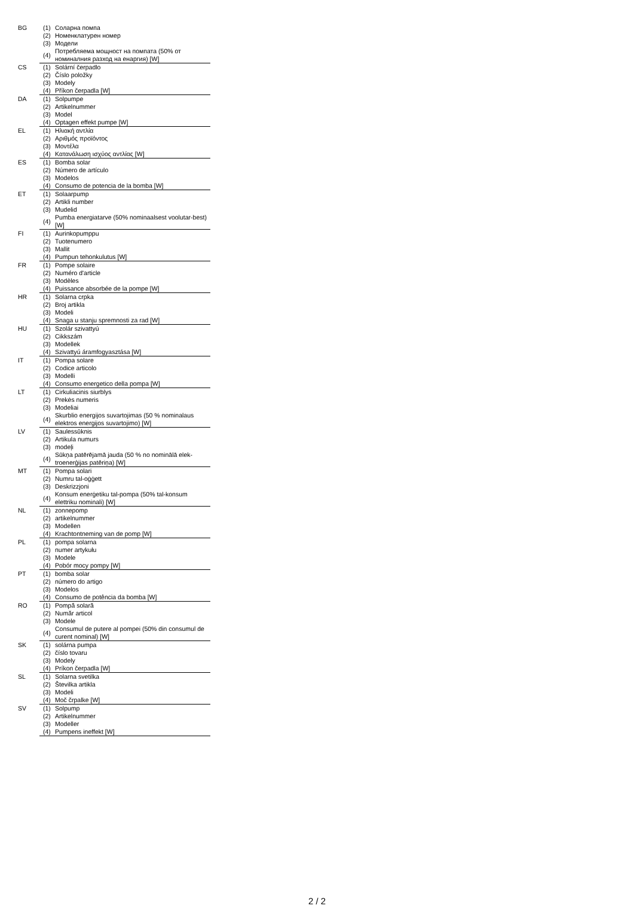| BG | (1) | Соларна помпа |
| | (2) | Номенклатурен номер |
| | (3) | Модели |
| | (4) | Потребляема мощност на помпата (50% от номиналния разход на енаргия) [W] |
| CS | (1) | Solární čerpadlo |
| | (2) | Číslo položky |
| | (3) | Modely |
| | (4) | Příkon čerpadla [W] |
| DA | (1) | Solpumpe |
| | (2) | Artikelnummer |
| | (3) | Model |
| | (4) | Optagen effekt pumpe [W] |
| EL | (1) | Ηλιακή αντλία |
| | (2) | Αριθμός προϊόντος |
| | (3) | Μοντέλα |
| | (4) | Κατανάλωση ισχύος αντλίας [W] |
| ES | (1) | Bomba solar |
| | (2) | Número de artículo |
| | (3) | Modelos |
| | (4) | Consumo de potencia de la bomba [W] |
| ET | (1) | Solaarpump |
| | (2) | Artikli number |
| | (3) | Mudelid |
| | (4) | Pumba energiatarve (50% nominaalsest voolutar-best) [W] |
| FI | (1) | Aurinkopumppu |
| | (2) | Tuotenumero |
| | (3) | Mallit |
| | (4) | Pumpun tehonkulutus [W] |
| FR | (1) | Pompe solaire |
| | (2) | Numéro d'article |
| | (3) | Modèles |
| | (4) | Puissance absorbée de la pompe [W] |
| HR | (1) | Solarna crpka |
| | (2) | Broj artikla |
| | (3) | Modeli |
| | (4) | Snaga u stanju spremnosti za rad [W] |
| HU | (1) | Szolár szivattyú |
| | (2) | Cikkszám |
| | (3) | Modellek |
| | (4) | Szivattyú áramfogyasztása [W] |
| IT | (1) | Pompa solare |
| | (2) | Codice articolo |
| | (3) | Modelli |
| | (4) | Consumo energetico della pompa [W] |
| LT | (1) | Cirkuliacinis siurblys |
| | (2) | Prekės numeris |
| | (3) | Modeliai |
| | (4) | Skurblio energijos suvartojimas (50 % nominalaus elektros energijos suvartojimo) [W] |
| LV | (1) | Saulessūknis |
| | (2) | Artikula numurs |
| | (3) | modeļi |
| | (4) | Sūkņa patērējamā jauda (50 % no nominālā elek-troenerģijas patēriņa) [W] |
| MT | (1) | Pompa solari |
| | (2) | Numru tal-oġġett |
| | (3) | Deskrizzjoni |
| | (4) | Konsum enerġetiku tal-pompa (50% tal-konsum elettriku nominali) [W] |
| NL | (1) | zonnepomp |
| | (2) | artikelnummer |
| | (3) | Modellen |
| | (4) | Krachtontneming van de pomp [W] |
| PL | (1) | pompa solarna |
| | (2) | numer artykułu |
| | (3) | Modele |
| | (4) | Pobór mocy pompy [W] |
| PT | (1) | bomba solar |
| | (2) | número do artigo |
| | (3) | Modelos |
| | (4) | Consumo de potência da bomba [W] |
| RO | (1) | Pompă solară |
| | (2) | Număr articol |
| | (3) | Modele |
| | (4) | Consumul de putere al pompei (50% din consumul de curent nominal) [W] |
| SK | (1) | solárna pumpa |
| | (2) | číslo tovaru |
| | (3) | Modely |
| | (4) | Príkon čerpadla [W] |
| SL | (1) | Solarna svetilka |
| | (2) | Številka artikla |
| | (3) | Modeli |
| | (4) | Moč črpalke [W] |
| SV | (1) | Solpump |
| | (2) | Artikelnummer |
| | (3) | Modeller |
| | (4) | Pumpens ineffekt [W] |
2 / 2